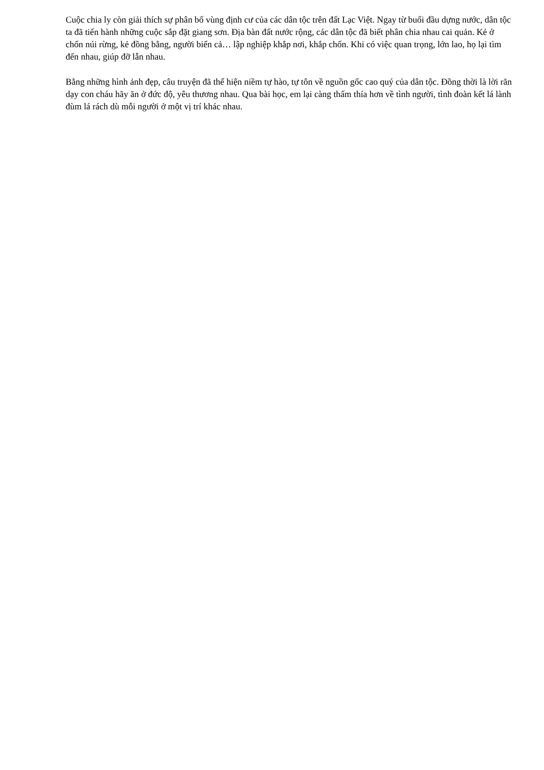Cuộc chia ly còn giải thích sự phân bố vùng định cư của các dân tộc trên đất Lạc Việt. Ngay từ buổi đầu dựng nước, dân tộc ta đã tiến hành những cuộc sắp đặt giang sơn. Địa bàn đất nước rộng, các dân tộc đã biết phân chia nhau cai quản. Kẻ ở chốn núi rừng, kẻ đồng bằng, người biển cả… lập nghiệp khắp nơi, khắp chốn. Khi có việc quan trọng, lớn lao, họ lại tìm đến nhau, giúp đỡ lẫn nhau.
Bằng những hình ảnh đẹp, câu truyện đã thể hiện niềm tự hào, tự tôn về nguồn gốc cao quý của dân tộc. Đồng thời là lời răn dạy con cháu hãy ăn ở đức độ, yêu thương nhau. Qua bài học, em lại càng thấm thía hơn về tình người, tình đoàn kết lá lành đùm lá rách dù mỗi người ở một vị trí khác nhau.